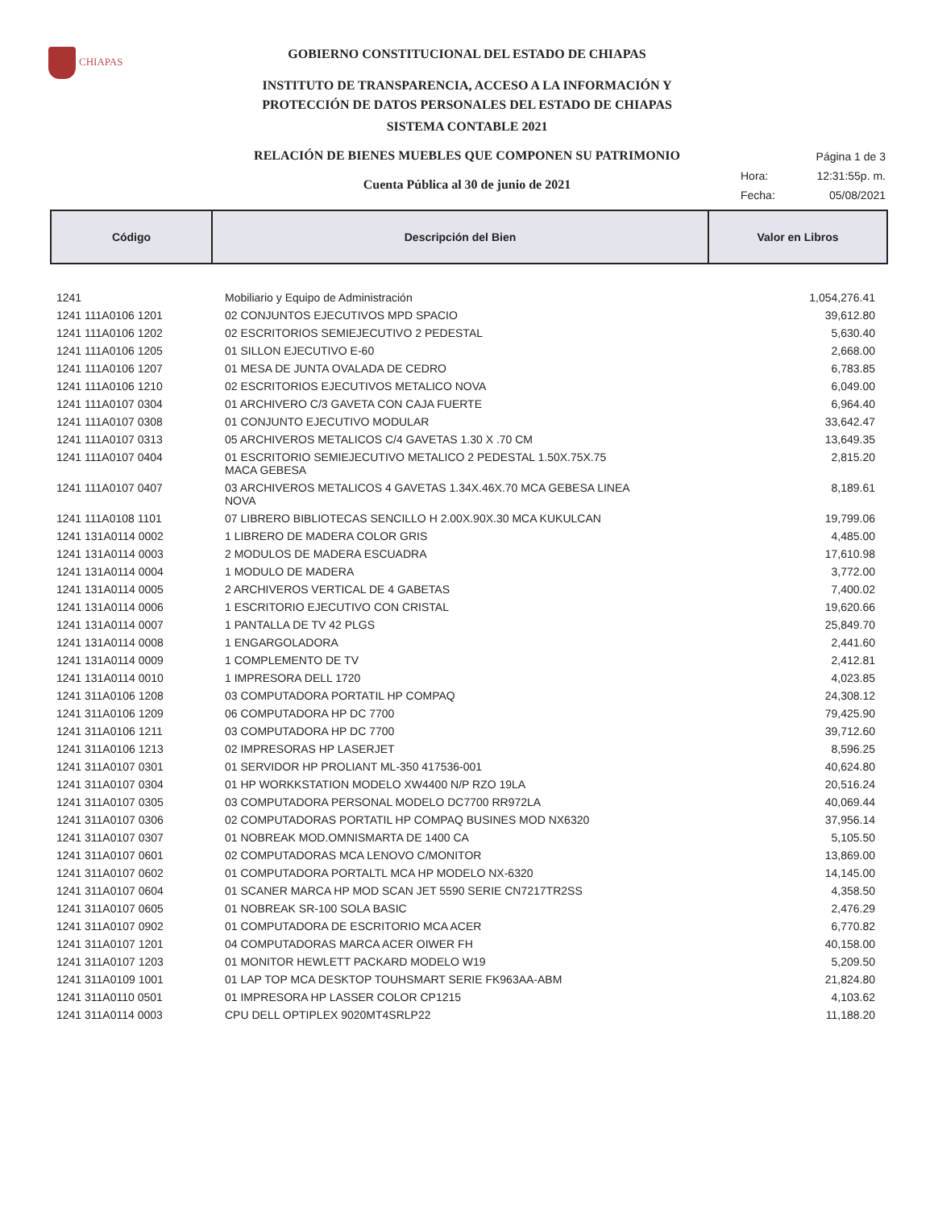CHIAPAS
GOBIERNO CONSTITUCIONAL DEL ESTADO DE CHIAPAS
INSTITUTO DE TRANSPARENCIA, ACCESO A LA INFORMACIÓN Y
PROTECCIÓN DE DATOS PERSONALES DEL ESTADO DE CHIAPAS
SISTEMA CONTABLE 2021
RELACIÓN DE BIENES MUEBLES QUE COMPONEN SU PATRIMONIO
Cuenta Pública al 30 de junio de 2021
Página 1 de 3
Hora: 12:31:55p. m.
Fecha: 05/08/2021
| Código | Descripción del Bien | Valor en Libros |
| --- | --- | --- |
| 1241 | Mobiliario y Equipo de Administración | 1,054,276.41 |
| 1241 111A0106 1201 | 02 CONJUNTOS EJECUTIVOS MPD SPACIO | 39,612.80 |
| 1241 111A0106 1202 | 02 ESCRITORIOS SEMIEJECUTIVO 2 PEDESTAL | 5,630.40 |
| 1241 111A0106 1205 | 01 SILLON EJECUTIVO E-60 | 2,668.00 |
| 1241 111A0106 1207 | 01 MESA DE JUNTA OVALADA DE CEDRO | 6,783.85 |
| 1241 111A0106 1210 | 02 ESCRITORIOS EJECUTIVOS METALICO NOVA | 6,049.00 |
| 1241 111A0107 0304 | 01 ARCHIVERO C/3 GAVETA CON CAJA FUERTE | 6,964.40 |
| 1241 111A0107 0308 | 01 CONJUNTO EJECUTIVO MODULAR | 33,642.47 |
| 1241 111A0107 0313 | 05 ARCHIVEROS METALICOS C/4 GAVETAS 1.30 X .70 CM | 13,649.35 |
| 1241 111A0107 0404 | 01 ESCRITORIO SEMIEJECUTIVO METALICO 2 PEDESTAL 1.50X.75X.75 MACA GEBESA | 2,815.20 |
| 1241 111A0107 0407 | 03 ARCHIVEROS METALICOS 4 GAVETAS 1.34X.46X.70 MCA GEBESA LINEA NOVA | 8,189.61 |
| 1241 111A0108 1101 | 07 LIBRERO BIBLIOTECAS SENCILLO H 2.00X.90X.30 MCA KUKULCAN | 19,799.06 |
| 1241 131A0114 0002 | 1 LIBRERO DE MADERA COLOR GRIS | 4,485.00 |
| 1241 131A0114 0003 | 2 MODULOS DE MADERA ESCUADRA | 17,610.98 |
| 1241 131A0114 0004 | 1 MODULO DE MADERA | 3,772.00 |
| 1241 131A0114 0005 | 2 ARCHIVEROS VERTICAL DE 4 GABETAS | 7,400.02 |
| 1241 131A0114 0006 | 1 ESCRITORIO EJECUTIVO CON CRISTAL | 19,620.66 |
| 1241 131A0114 0007 | 1 PANTALLA DE TV 42 PLGS | 25,849.70 |
| 1241 131A0114 0008 | 1 ENGARGOLADORA | 2,441.60 |
| 1241 131A0114 0009 | 1 COMPLEMENTO DE TV | 2,412.81 |
| 1241 131A0114 0010 | 1 IMPRESORA DELL 1720 | 4,023.85 |
| 1241 311A0106 1208 | 03 COMPUTADORA PORTATIL HP COMPAQ | 24,308.12 |
| 1241 311A0106 1209 | 06 COMPUTADORA HP DC 7700 | 79,425.90 |
| 1241 311A0106 1211 | 03 COMPUTADORA HP DC 7700 | 39,712.60 |
| 1241 311A0106 1213 | 02 IMPRESORAS HP LASERJET | 8,596.25 |
| 1241 311A0107 0301 | 01 SERVIDOR HP PROLIANT ML-350 417536-001 | 40,624.80 |
| 1241 311A0107 0304 | 01 HP WORKKSTATION MODELO XW4400 N/P RZO 19LA | 20,516.24 |
| 1241 311A0107 0305 | 03 COMPUTADORA PERSONAL MODELO DC7700 RR972LA | 40,069.44 |
| 1241 311A0107 0306 | 02 COMPUTADORAS PORTATIL HP COMPAQ BUSINES MOD NX6320 | 37,956.14 |
| 1241 311A0107 0307 | 01 NOBREAK MOD.OMNISMARTA DE 1400 CA | 5,105.50 |
| 1241 311A0107 0601 | 02 COMPUTADORAS MCA LENOVO C/MONITOR | 13,869.00 |
| 1241 311A0107 0602 | 01 COMPUTADORA PORTALTL MCA HP MODELO NX-6320 | 14,145.00 |
| 1241 311A0107 0604 | 01 SCANER MARCA HP MOD SCAN JET 5590 SERIE CN7217TR2SS | 4,358.50 |
| 1241 311A0107 0605 | 01 NOBREAK SR-100 SOLA BASIC | 2,476.29 |
| 1241 311A0107 0902 | 01 COMPUTADORA DE ESCRITORIO MCA ACER | 6,770.82 |
| 1241 311A0107 1201 | 04 COMPUTADORAS MARCA ACER OIWER FH | 40,158.00 |
| 1241 311A0107 1203 | 01 MONITOR HEWLETT PACKARD MODELO W19 | 5,209.50 |
| 1241 311A0109 1001 | 01 LAP TOP MCA DESKTOP TOUHSMART SERIE FK963AA-ABM | 21,824.80 |
| 1241 311A0110 0501 | 01 IMPRESORA HP LASSER COLOR CP1215 | 4,103.62 |
| 1241 311A0114 0003 | CPU DELL OPTIPLEX 9020MT4SRLP22 | 11,188.20 |